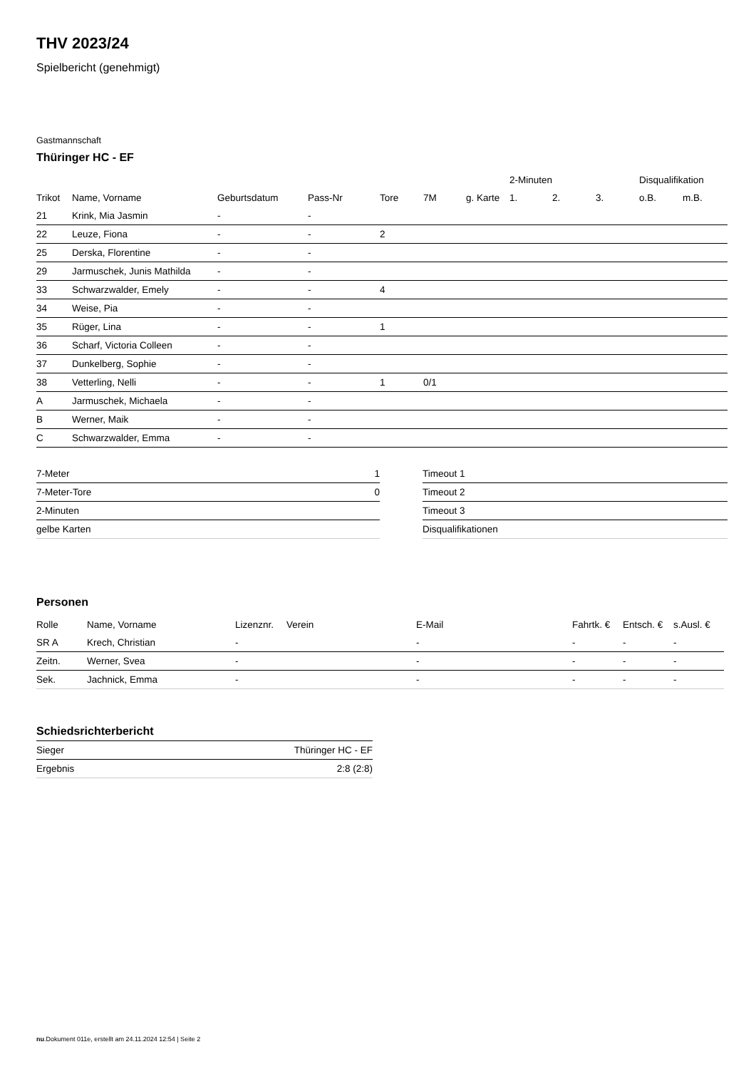THV 2023/24
Spielbericht (genehmigt)
Gastmannschaft
Thüringer HC - EF
| | | | | | | | | 2-Minuten | | | Disqualifikation | |
| --- | --- | --- | --- | --- | --- | --- | --- | --- | --- | --- | --- | --- |
| Trikot | Name, Vorname | Geburtsdatum | Pass-Nr | Tore | 7M | g. Karte | | 1. | 2. | 3. | o.B. | m.B. |
| 21 | Krink, Mia Jasmin | - | - | | | | | | | | | |
| 22 | Leuze, Fiona | - | - | 2 | | | | | | | | |
| 25 | Derska, Florentine | - | - | | | | | | | | | |
| 29 | Jarmuschek, Junis Mathilda | - | - | | | | | | | | | |
| 33 | Schwarzwalder, Emely | - | - | 4 | | | | | | | | |
| 34 | Weise, Pia | - | - | | | | | | | | | |
| 35 | Rüger, Lina | - | - | 1 | | | | | | | | |
| 36 | Scharf, Victoria Colleen | - | - | | | | | | | | | |
| 37 | Dunkelberg, Sophie | - | - | | | | | | | | | |
| 38 | Vetterling, Nelli | - | - | 1 | 0/1 | | | | | | | |
| A | Jarmuschek, Michaela | - | - | | | | | | | | | |
| B | Werner, Maik | - | - | | | | | | | | | |
| C | Schwarzwalder, Emma | - | - | | | | | | | | | |
| 7-Meter | 1 |
| 7-Meter-Tore | 0 |
| 2-Minuten | |
| gelbe Karten | |
| Timeout 1 |
| Timeout 2 |
| Timeout 3 |
| Disqualifikationen |
Personen
| Rolle | Name, Vorname | Lizenznr. | Verein | E-Mail | Fahrtk. € | Entsch. € | s.Ausl. € |
| --- | --- | --- | --- | --- | --- | --- | --- |
| SR A | Krech, Christian | - | | - | - | - | - |
| Zeitn. | Werner, Svea | - | | - | - | - | - |
| Sek. | Jachnick, Emma | - | | - | - | - | - |
Schiedsrichterbericht
| Sieger | Thüringer HC - EF |
| Ergebnis | 2:8 (2:8) |
nu.Dokument 011e, erstellt am 24.11.2024 12:54 | Seite 2